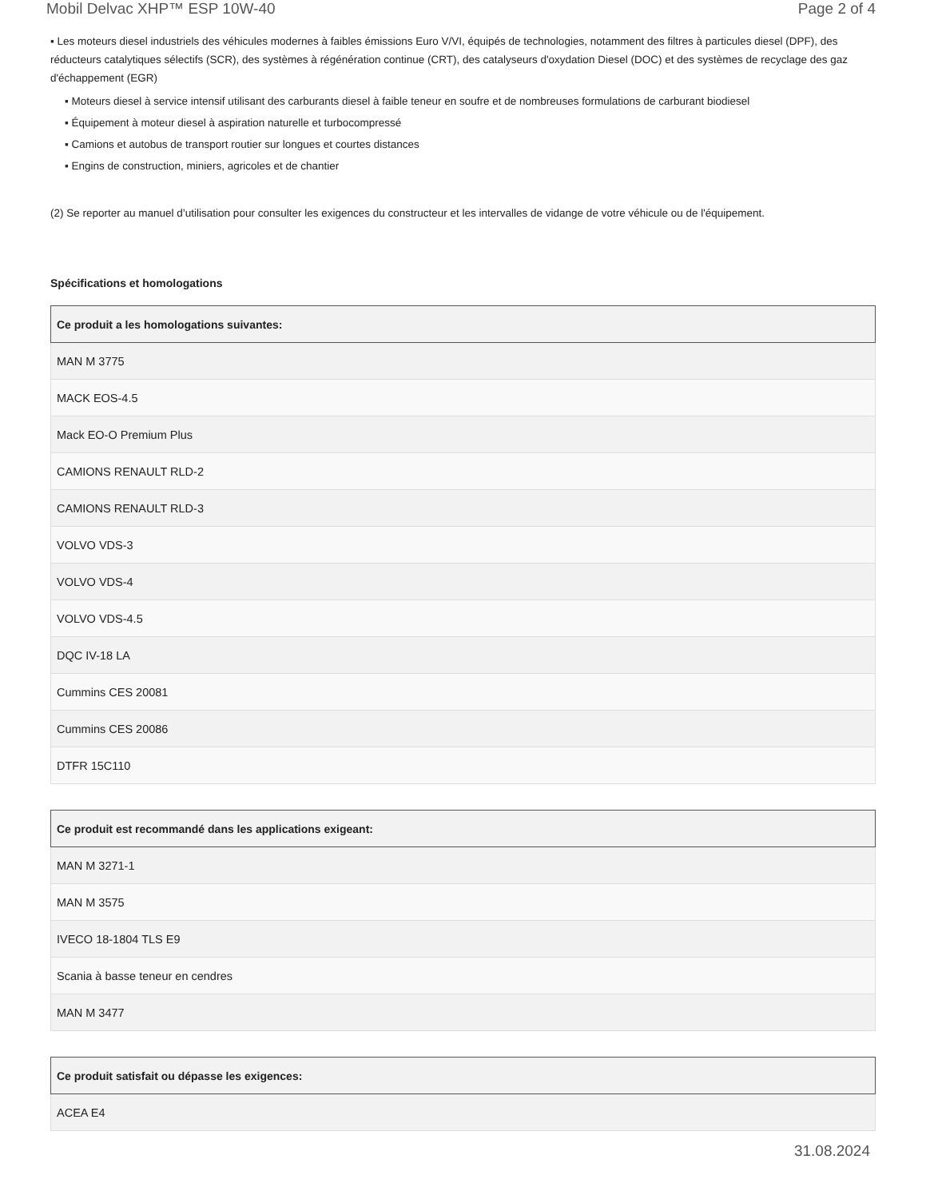Mobil Delvac XHP™ ESP 10W-40 Page 2 of 4
▪ Les moteurs diesel industriels des véhicules modernes à faibles émissions Euro V/VI, équipés de technologies, notamment des filtres à particules diesel (DPF), des réducteurs catalytiques sélectifs (SCR), des systèmes à régénération continue (CRT), des catalyseurs d'oxydation Diesel (DOC) et des systèmes de recyclage des gaz d'échappement (EGR)
▪ Moteurs diesel à service intensif utilisant des carburants diesel à faible teneur en soufre et de nombreuses formulations de carburant biodiesel
▪ Équipement à moteur diesel à aspiration naturelle et turbocompressé
▪ Camions et autobus de transport routier sur longues et courtes distances
▪ Engins de construction, miniers, agricoles et de chantier
(2) Se reporter au manuel d’utilisation pour consulter les exigences du constructeur et les intervalles de vidange de votre véhicule ou de l'équipement.
Spécifications et homologations
| Ce produit a les homologations suivantes: |
| --- |
| MAN M 3775 |
| MACK EOS-4.5 |
| Mack EO-O Premium Plus |
| CAMIONS RENAULT RLD-2 |
| CAMIONS RENAULT RLD-3 |
| VOLVO VDS-3 |
| VOLVO VDS-4 |
| VOLVO VDS-4.5 |
| DQC IV-18 LA |
| Cummins CES 20081 |
| Cummins CES 20086 |
| DTFR 15C110 |
| Ce produit est recommandé dans les applications exigeant: |
| --- |
| MAN M 3271-1 |
| MAN M 3575 |
| IVECO 18-1804 TLS E9 |
| Scania à basse teneur en cendres |
| MAN M 3477 |
| Ce produit satisfait ou dépasse les exigences: |
| --- |
| ACEA E4 |
31.08.2024